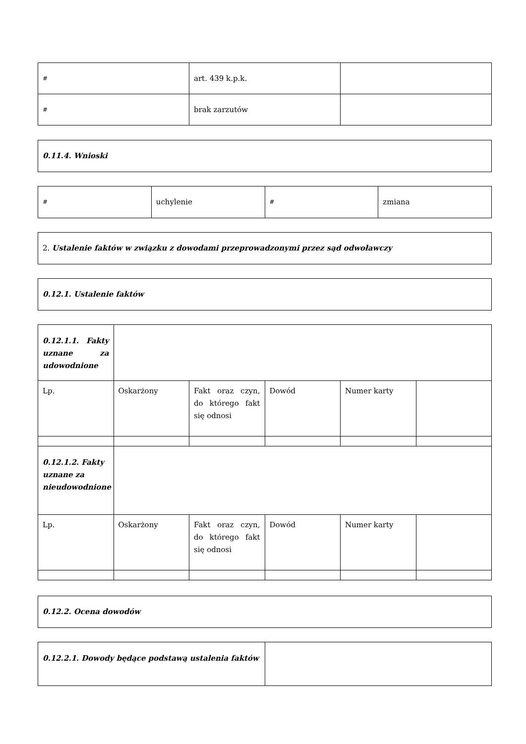| # | art. 439 k.p.k. | |
| # | brak zarzutów | |
| 0.11.4. Wnioski |
| # | uchylenie | # | zmiana |
| 2. Ustalenie faktów w związku z dowodami przeprowadzonymi przez sąd odwoławczy |
| 0.12.1. Ustalenie faktów |
| 0.12.1.1. Fakty uznane za udowodnione | | | | | |
| Lp. | Oskarżony | Fakt oraz czyn, do którego fakt się odnosi | Dowód | Numer karty | |
| 0.12.1.2. Fakty uznane za nieudowodnione | | | | | |
| Lp. | Oskarżony | Fakt oraz czyn, do którego fakt się odnosi | Dowód | Numer karty | |
| 0.12.2. Ocena dowodów |
| 0.12.2.1. Dowody będące podstawą ustalenia faktów | |